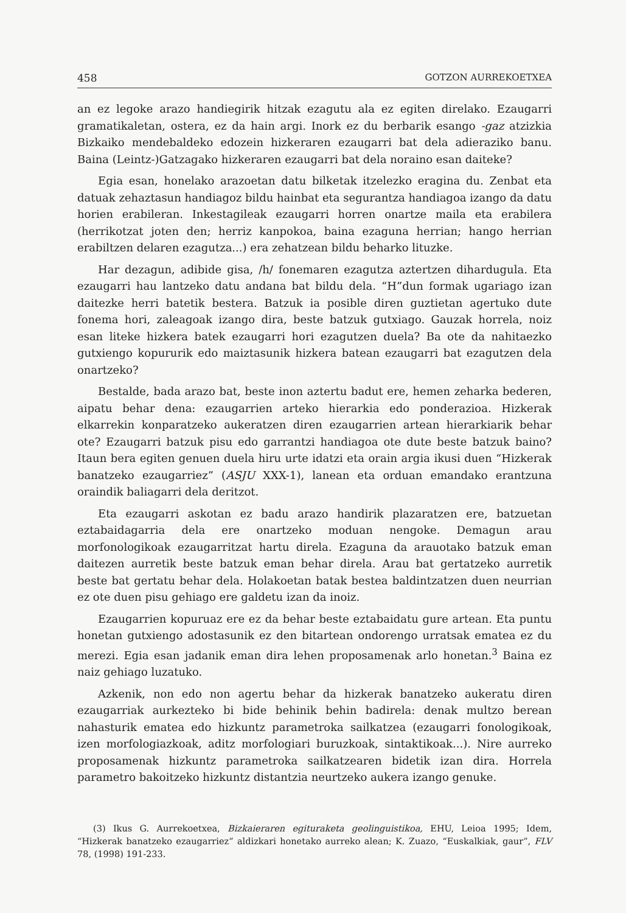458 GOTZON AURREKOETXEA
an ez legoke arazo handiegirik hitzak ezagutu ala ez egiten direlako. Ezaugarri gramatikaletan, ostera, ez da hain argi. Inork ez du berbarik esango -gaz atzizkia Bizkaiko mendebaldeko edozein hizkeraren ezaugarri bat dela adieraziko banu. Baina (Leintz-)Gatzagako hizkeraren ezaugarri bat dela noraino esan daiteke?
Egia esan, honelako arazoetan datu bilketak itzelezko eragina du. Zenbat eta datuak zehaztasun handiagoz bildu hainbat eta segurantza handiagoa izango da datu horien erabileran. Inkestagileak ezaugarri horren onartze maila eta erabilera (herrikotzat joten den; herriz kanpokoa, baina ezaguna herrian; hango herrian erabiltzen delaren ezagutza...) era zehatzean bildu beharko lituzke.
Har dezagun, adibide gisa, /h/ fonemaren ezagutza aztertzen dihardugula. Eta ezaugarri hau lantzeko datu andana bat bildu dela. “H”dun formak ugariago izan daitezke herri batetik bestera. Batzuk ia posible diren guztietan agertuko dute fonema hori, zaleagoak izango dira, beste batzuk gutxiago. Gauzak horrela, noiz esan liteke hizkera batek ezaugarri hori ezagutzen duela? Ba ote da nahitaezko gutxiengo kopururik edo maiztasunik hizkera batean ezaugarri bat ezagutzen dela onartzeko?
Bestalde, bada arazo bat, beste inon aztertu badut ere, hemen zeharka bederen, aipatu behar dena: ezaugarrien arteko hierarkia edo ponderazioa. Hizkerak elkarrekin konparatzeko aukeratzen diren ezaugarrien artean hierarkiarik behar ote? Ezaugarri batzuk pisu edo garrantzi handiagoa ote dute beste batzuk baino? Itaun bera egiten genuen duela hiru urte idatzi eta orain argia ikusi duen “Hizkerak banatzeko ezaugarriez” (ASJU XXX-1), lanean eta orduan emandako erantzuna oraindik baliagarri dela deritzot.
Eta ezaugarri askotan ez badu arazo handirik plazaratzen ere, batzuetan eztabaidagarria dela ere onartzeko moduan nengoke. Demagun arau morfonologikoak ezaugarritzat hartu direla. Ezaguna da arauotako batzuk eman daitezen aurretik beste batzuk eman behar direla. Arau bat gertatzeko aurretik beste bat gertatu behar dela. Holakoetan batak bestea baldintzatzen duen neurrian ez ote duen pisu gehiago ere galdetu izan da inoiz.
Ezaugarrien kopuruaz ere ez da behar beste eztabaidatu gure artean. Eta puntu honetan gutxiengo adostasunik ez den bitartean ondorengo urratsak ematea ez du merezi. Egia esan jadanik eman dira lehen proposamenak arlo honetan.<sup>3</sup> Baina ez naiz gehiago luzatuko.
Azkenik, non edo non agertu behar da hizkerak banatzeko aukeratu diren ezaugarriak aurkezteko bi bide behinik behin badirela: denak multzo berean nahasturik ematea edo hizkuntz parametroka sailkatzea (ezaugarri fonologikoak, izen morfologiazkoak, aditz morfologiari buruzkoak, sintaktikoak...). Nire aurreko proposamenak hizkuntz parametroka sailkatzearen bidetik izan dira. Horrela parametro bakoitzeko hizkuntz distantzia neurtzeko aukera izango genuke.
(3) Ikus G. Aurrekoetxea, Bizkaieraren egituraketa geolinguistikoa, EHU, Leioa 1995; Idem, “Hizkerak banatzeko ezaugarriez” aldizkari honetako aurreko alean; K. Zuazo, “Euskalkiak, gaur”, FLV 78, (1998) 191-233.